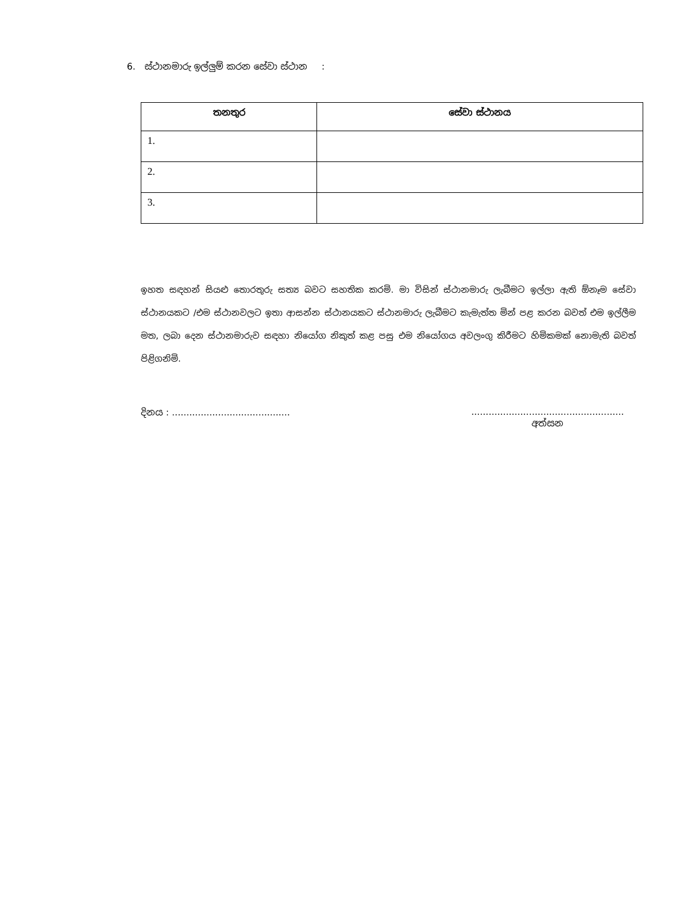6. ස්ථානමාරු ඉල්ලුම් කරන සේවා ස්ථාන :
| තනතුර | සේවා ස්ථානය |
| --- | --- |
| 1. | |
| 2. | |
| 3. | |
ඉහත සඳහන් සියළු තොරතුරු සත්‍ය බවට සහතික කරමි. මා විසින් ස්ථානමාරු ලැබීමට ඉල්ලා ඇති ඕනෑම සේවා ස්ථානයකට /එම ස්ථානවලට ඉතා ආසන්න ස්ථානයකට ස්ථානමාරු ලැබීමට කැමැත්ත මින් පළ කරන බවත් එම ඉල්ලීම මත, ලබා දෙන ස්ථානමාරුව සඳහා නියෝග නිකුත් කළ පසු එම නියෝගය අවලංගු කිරීමට හිමිකමක් නොමැති බවත් පිළිගනිමි.
දිනය : .........................................
.....................................................
අත්සන